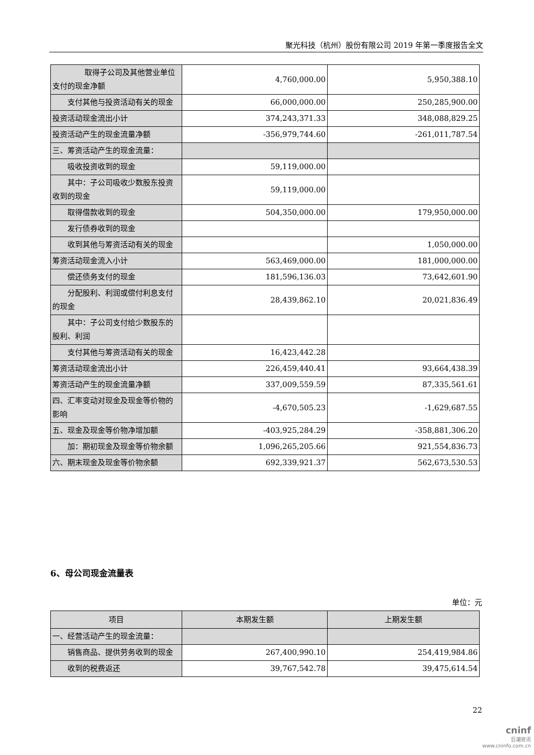聚光科技（杭州）股份有限公司 2019 年第一季度报告全文
| 取得子公司及其他营业单位支付的现金净额 | 4,760,000.00 | 5,950,388.10 |
| 支付其他与投资活动有关的现金 | 66,000,000.00 | 250,285,900.00 |
| 投资活动现金流出小计 | 374,243,371.33 | 348,088,829.25 |
| 投资活动产生的现金流量净额 | -356,979,744.60 | -261,011,787.54 |
| 三、筹资活动产生的现金流量： | | |
| 吸收投资收到的现金 | 59,119,000.00 | |
| 其中：子公司吸收少数股东投资收到的现金 | 59,119,000.00 | |
| 取得借款收到的现金 | 504,350,000.00 | 179,950,000.00 |
| 发行债券收到的现金 | | |
| 收到其他与筹资活动有关的现金 | | 1,050,000.00 |
| 筹资活动现金流入小计 | 563,469,000.00 | 181,000,000.00 |
| 偿还债务支付的现金 | 181,596,136.03 | 73,642,601.90 |
| 分配股利、利润或偿付利息支付的现金 | 28,439,862.10 | 20,021,836.49 |
| 其中：子公司支付给少数股东的股利、利润 | | |
| 支付其他与筹资活动有关的现金 | 16,423,442.28 | |
| 筹资活动现金流出小计 | 226,459,440.41 | 93,664,438.39 |
| 筹资活动产生的现金流量净额 | 337,009,559.59 | 87,335,561.61 |
| 四、汇率变动对现金及现金等价物的影响 | -4,670,505.23 | -1,629,687.55 |
| 五、现金及现金等价物净增加额 | -403,925,284.29 | -358,881,306.20 |
| 加：期初现金及现金等价物余额 | 1,096,265,205.66 | 921,554,836.73 |
| 六、期末现金及现金等价物余额 | 692,339,921.37 | 562,673,530.53 |
6、母公司现金流量表
单位：元
| 项目 | 本期发生额 | 上期发生额 |
| --- | --- | --- |
| 一、经营活动产生的现金流量： | | |
| 销售商品、提供劳务收到的现金 | 267,400,990.10 | 254,419,984.86 |
| 收到的税费返还 | 39,767,542.78 | 39,475,614.54 |
22
cninf
巨潮资讯
www.cninfo.com.cn